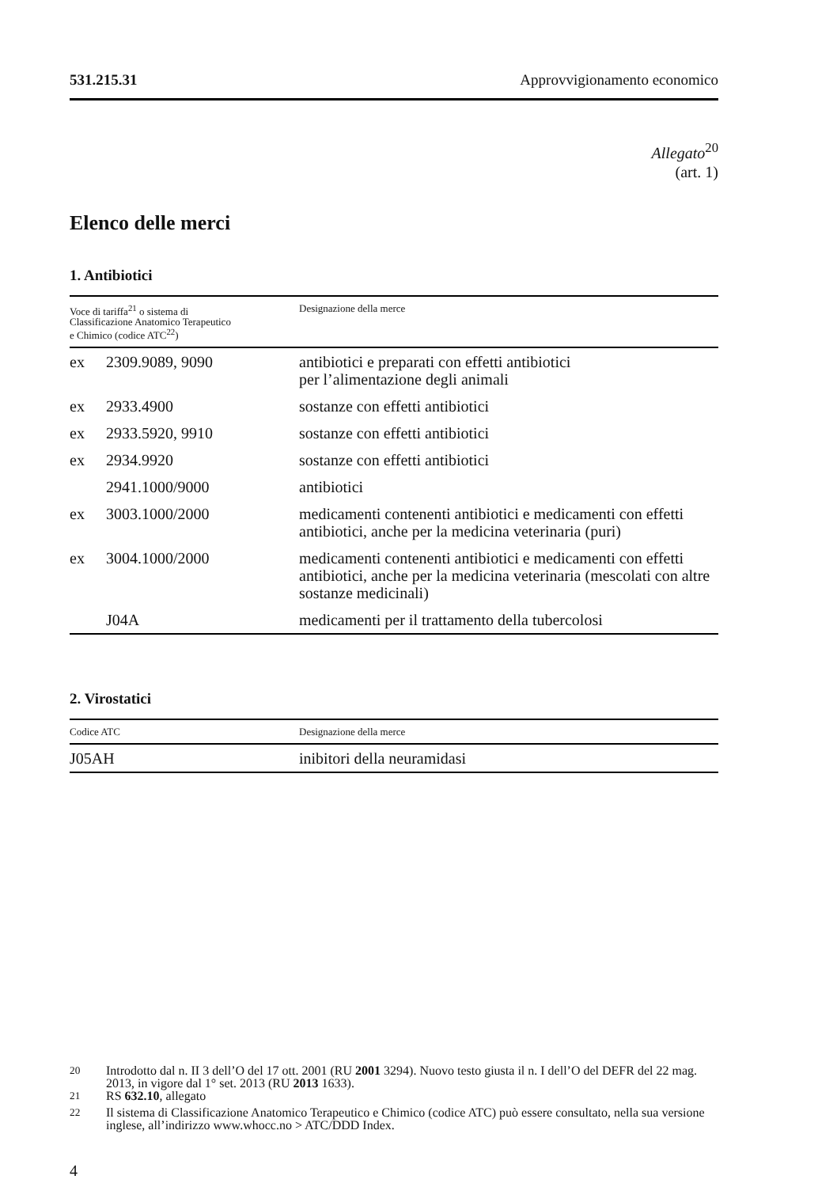531.215.31 Approvvigionamento economico
Allegato<sup>20</sup>
(art. 1)
Elenco delle merci
1. Antibiotici
| Voce di tariffa<sup>21</sup> o sistema di Classificazione Anatomico Terapeutico e Chimico (codice ATC<sup>22</sup>) | | Designazione della merce |
| --- | --- | --- |
| ex | 2309.9089, 9090 | antibiotici e preparati con effetti antibiotici per l’alimentazione degli animali |
| ex | 2933.4900 | sostanze con effetti antibiotici |
| ex | 2933.5920, 9910 | sostanze con effetti antibiotici |
| ex | 2934.9920 | sostanze con effetti antibiotici |
| | 2941.1000/9000 | antibiotici |
| ex | 3003.1000/2000 | medicamenti contenenti antibiotici e medicamenti con effetti antibiotici, anche per la medicina veterinaria (puri) |
| ex | 3004.1000/2000 | medicamenti contenenti antibiotici e medicamenti con effetti antibiotici, anche per la medicina veterinaria (mescolati con altre sostanze medicinali) |
| | J04A | medicamenti per il trattamento della tubercolosi |
2. Virostatici
| Codice ATC | Designazione della merce |
| --- | --- |
| J05AH | inibitori della neuramidasi |
<sup>20</sup> Introdotto dal n. II 3 dell’O del 17 ott. 2001 (RU 2001 3294). Nuovo testo giusta il n. I dell’O del DEFR del 22 mag. 2013, in vigore dal 1° set. 2013 (RU 2013 1633).
<sup>21</sup> RS 632.10, allegato
<sup>22</sup> Il sistema di Classificazione Anatomico Terapeutico e Chimico (codice ATC) può essere consultato, nella sua versione inglese, all’indirizzo www.whocc.no > ATC/DDD Index.
4